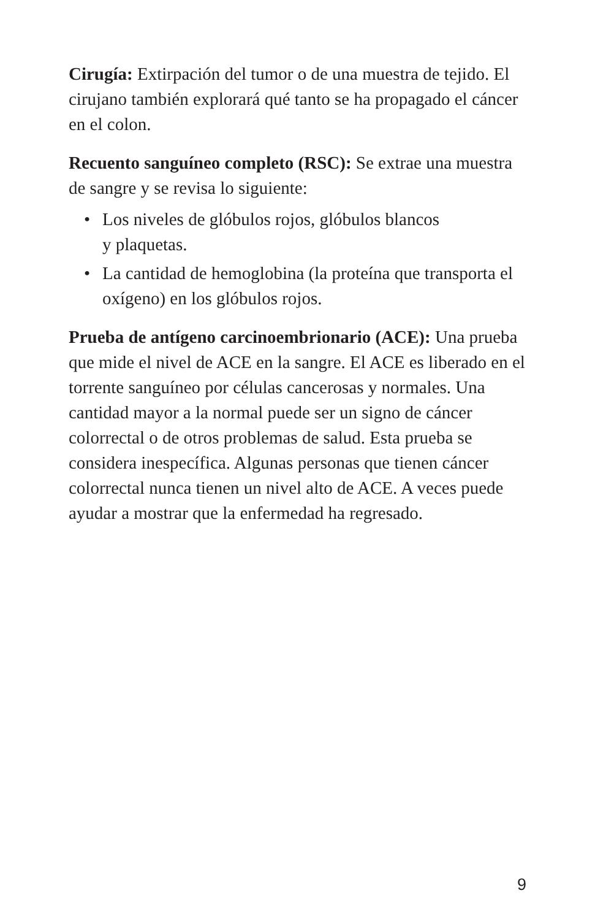Cirugía: Extirpación del tumor o de una muestra de tejido. El cirujano también explorará qué tanto se ha propagado el cáncer en el colon.
Recuento sanguíneo completo (RSC): Se extrae una muestra de sangre y se revisa lo siguiente:
• Los niveles de glóbulos rojos, glóbulos blancos
y plaquetas.
• La cantidad de hemoglobina (la proteína que transporta el oxígeno) en los glóbulos rojos.
Prueba de antígeno carcinoembrionario (ACE): Una prueba que mide el nivel de ACE en la sangre. El ACE es liberado en el torrente sanguíneo por células cancerosas y normales. Una cantidad mayor a la normal puede ser un signo de cáncer colorrectal o de otros problemas de salud. Esta prueba se considera inespecífica. Algunas personas que tienen cáncer colorrectal nunca tienen un nivel alto de ACE. A veces puede ayudar a mostrar que la enfermedad ha regresado.
9